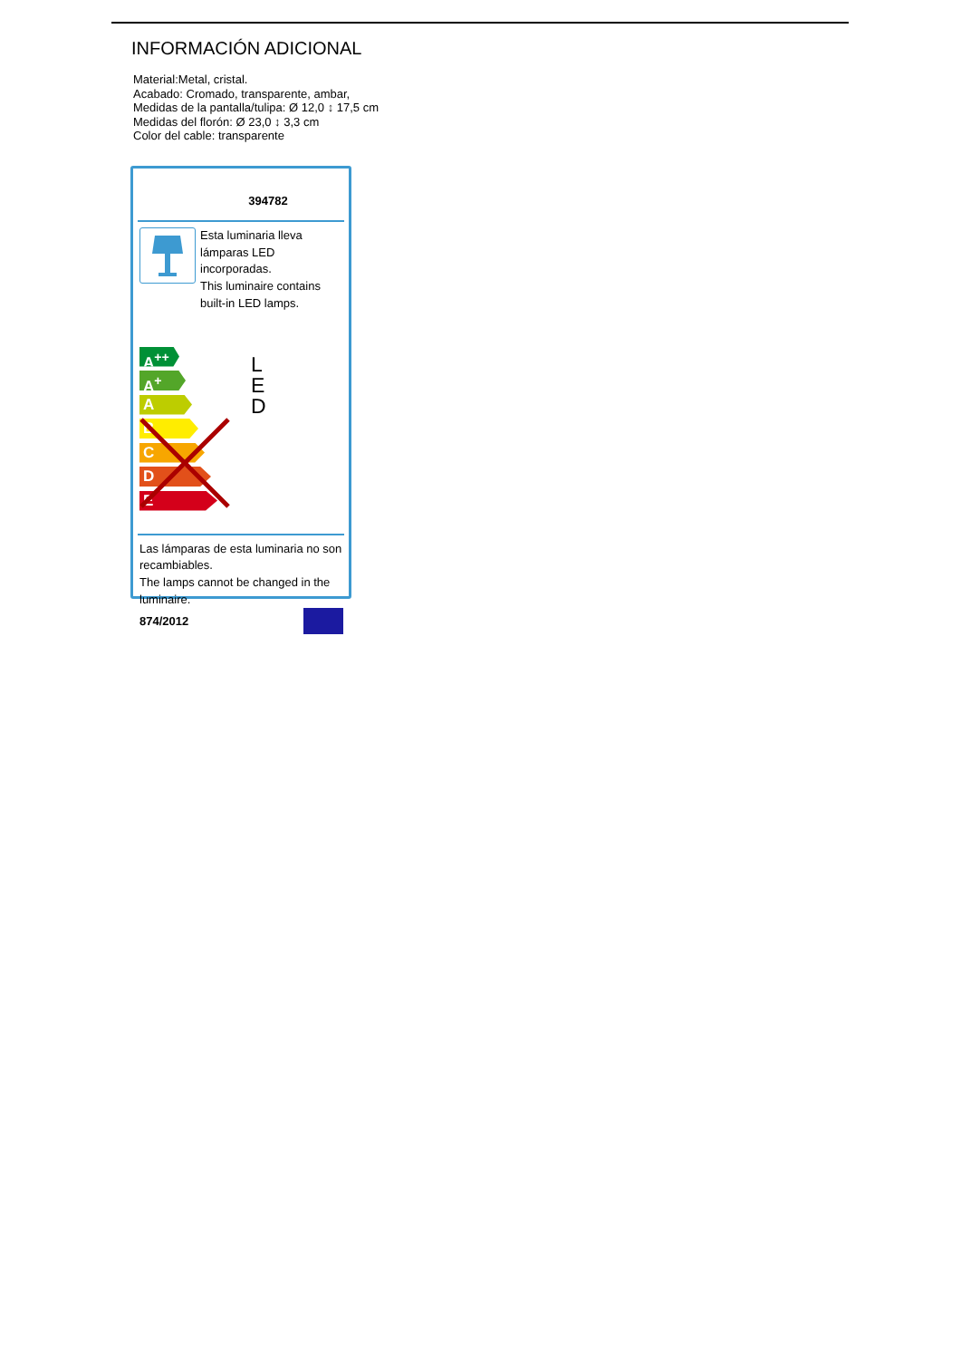INFORMACIÓN ADICIONAL
Material:Metal, cristal.
Acabado: Cromado, transparente, ambar,
Medidas de la pantalla/tulipa: Ø 12,0 ↕ 17,5 cm
Medidas del florón: Ø 23,0 ↕ 3,3 cm
Color del cable: transparente
394782
Esta luminaria lleva
lámparas LED incorporadas.
This luminaire contains
built-in LED lamps.
A<sup>++</sup>
A<sup>+</sup>
A
B
C
D
E
L
E
D
Las lámparas de esta luminaria no son
recambiables.
The lamps cannot be changed in the
luminaire.
874/2012